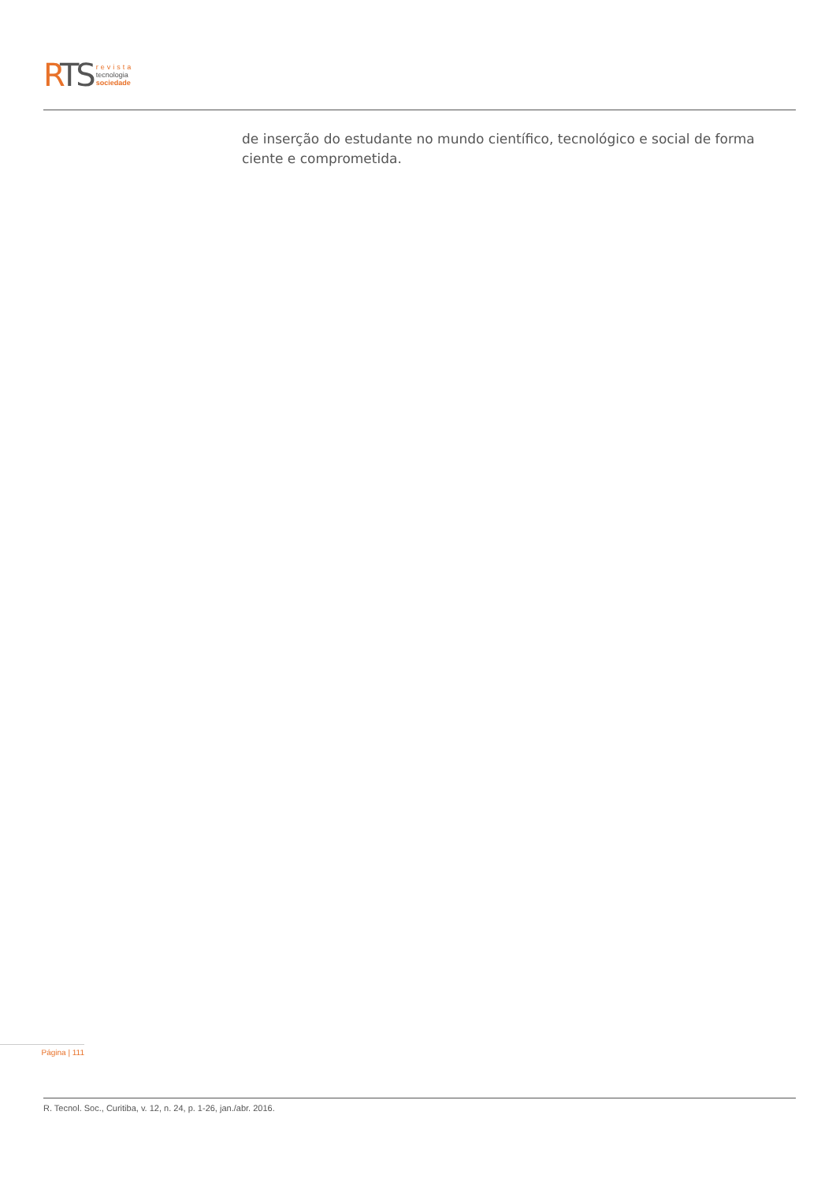RTS
revista
tecnologia
sociedade
de inserção do estudante no mundo científico, tecnológico e social de forma ciente e comprometida.
Página | 111
R. Tecnol. Soc., Curitiba, v. 12, n. 24, p. 1-26, jan./abr. 2016.